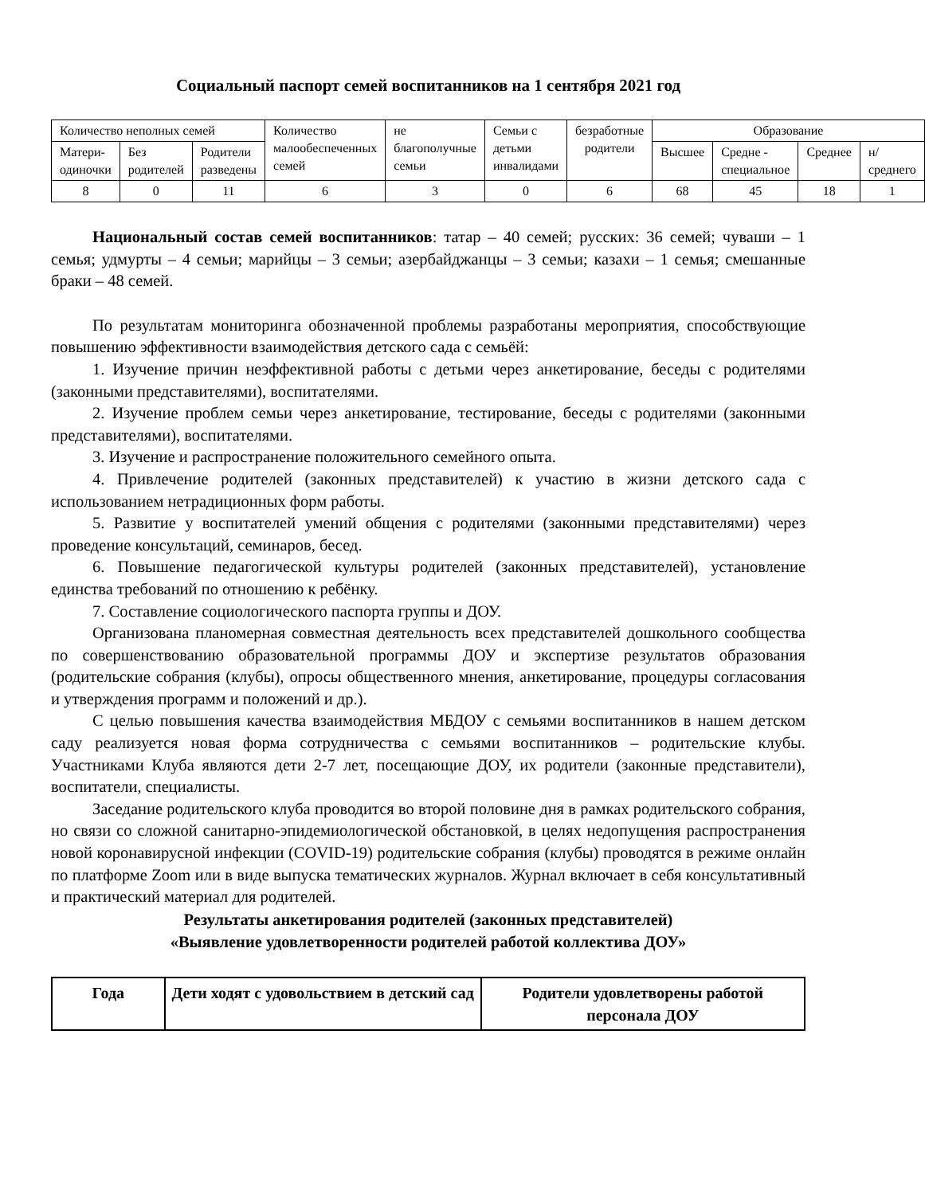Социальный паспорт семей воспитанников на 1 сентября 2021 год
| Количество неполных семей | | | Количество малообеспеченных семей | не благополучные семьи | Семьи с детьми инвалидами | безработные родители | Образование | | | |
| Матери-одиночки | Без родителей | Родители разведены | | | | | Высшее | Средне - специальное | Среднее | н/среднего |
| 8 | 0 | 11 | 6 | 3 | 0 | 6 | 68 | 45 | 18 | 1 |
Национальный состав семей воспитанников: татар – 40 семей; русских: 36 семей; чуваши – 1 семья; удмурты – 4 семьи; марийцы – 3 семьи; азербайджанцы – 3 семьи; казахи – 1 семья; смешанные браки – 48 семей.
По результатам мониторинга обозначенной проблемы разработаны мероприятия, способствующие повышению эффективности взаимодействия детского сада с семьёй:
1. Изучение причин неэффективной работы с детьми через анкетирование, беседы с родителями (законными представителями), воспитателями.
2. Изучение проблем семьи через анкетирование, тестирование, беседы с родителями (законными представителями), воспитателями.
3. Изучение и распространение положительного семейного опыта.
4. Привлечение родителей (законных представителей) к участию в жизни детского сада с использованием нетрадиционных форм работы.
5. Развитие у воспитателей умений общения с родителями (законными представителями) через проведение консультаций, семинаров, бесед.
6. Повышение педагогической культуры родителей (законных представителей), установление единства требований по отношению к ребёнку.
7. Составление социологического паспорта группы и ДОУ.
Организована планомерная совместная деятельность всех представителей дошкольного сообщества по совершенствованию образовательной программы ДОУ и экспертизе результатов образования (родительские собрания (клубы), опросы общественного мнения, анкетирование, процедуры согласования и утверждения программ и положений и др.).
С целью повышения качества взаимодействия МБДОУ с семьями воспитанников в нашем детском саду реализуется новая форма сотрудничества с семьями воспитанников – родительские клубы. Участниками Клуба являются дети 2-7 лет, посещающие ДОУ, их родители (законные представители), воспитатели, специалисты.
Заседание родительского клуба проводится во второй половине дня в рамках родительского собрания, но связи со сложной санитарно-эпидемиологической обстановкой, в целях недопущения распространения новой коронавирусной инфекции (COVID-19) родительские собрания (клубы) проводятся в режиме онлайн по платформе Zoom или в виде выпуска тематических журналов. Журнал включает в себя консультативный и практический материал для родителей.
Результаты анкетирования родителей (законных представителей)
«Выявление удовлетворенности родителей работой коллектива ДОУ»
| Года | Дети ходят с удовольствием в детский сад | Родители удовлетворены работой персонала ДОУ |
| --- | --- | --- |